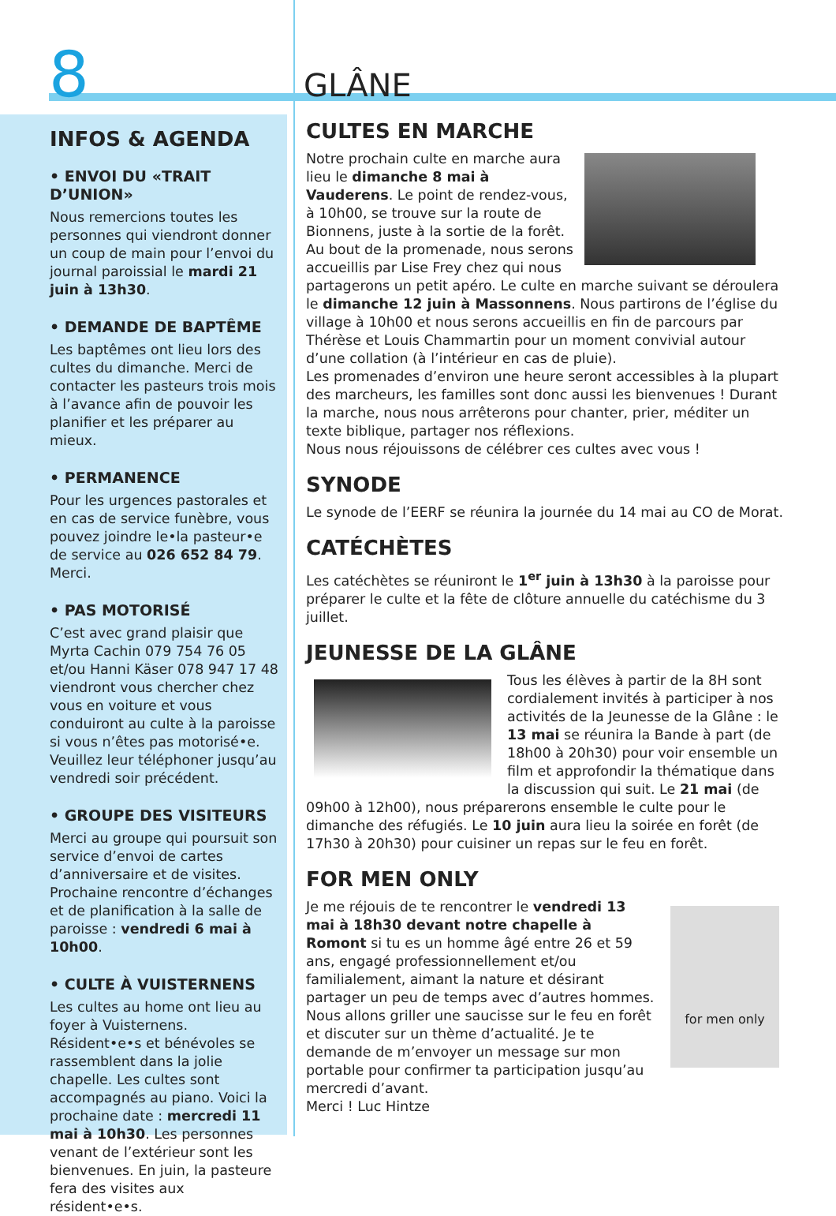8 GLÂNE
INFOS & AGENDA
• ENVOI DU «TRAIT D’UNION»
Nous remercions toutes les personnes qui viendront donner un coup de main pour l’envoi du journal paroissial le mardi 21 juin à 13h30.
• DEMANDE DE BAPTÊME
Les baptêmes ont lieu lors des cultes du dimanche. Merci de contacter les pasteurs trois mois à l’avance afin de pouvoir les planifier et les préparer au mieux.
• PERMANENCE
Pour les urgences pastorales et en cas de service funèbre, vous pouvez joindre le•la pasteur•e de service au 026 652 84 79. Merci.
• PAS MOTORISÉ
C’est avec grand plaisir que Myrta Cachin 079 754 76 05 et/ou Hanni Käser 078 947 17 48 viendront vous chercher chez vous en voiture et vous conduiront au culte à la paroisse si vous n’êtes pas motorisé•e. Veuillez leur téléphoner jusqu’au vendredi soir précédent.
• GROUPE DES VISITEURS
Merci au groupe qui poursuit son service d’envoi de cartes d’anniversaire et de visites. Prochaine rencontre d’échanges et de planification à la salle de paroisse : vendredi 6 mai à 10h00.
• CULTE À VUISTERNENS
Les cultes au home ont lieu au foyer à Vuisternens. Résident•e•s et bénévoles se rassemblent dans la jolie chapelle. Les cultes sont accompagnés au piano. Voici la prochaine date : mercredi 11 mai à 10h30. Les personnes venant de l’extérieur sont les bienvenues. En juin, la pasteure fera des visites aux résident•e•s.
CULTES EN MARCHE
Notre prochain culte en marche aura lieu le dimanche 8 mai à Vauderens. Le point de rendez-vous, à 10h00, se trouve sur la route de Bionnens, juste à la sortie de la forêt. Au bout de la promenade, nous serons accueillis par Lise Frey chez qui nous partagerons un petit apéro. Le culte en marche suivant se déroulera le dimanche 12 juin à Massonnens. Nous partirons de l’église du village à 10h00 et nous serons accueillis en fin de parcours par Thérèse et Louis Chammartin pour un moment convivial autour d’une collation (à l’intérieur en cas de pluie).
Les promenades d’environ une heure seront accessibles à la plupart des marcheurs, les familles sont donc aussi les bienvenues ! Durant la marche, nous nous arrêterons pour chanter, prier, méditer un texte biblique, partager nos réflexions.
Nous nous réjouissons de célébrer ces cultes avec vous !
SYNODE
Le synode de l’EERF se réunira la journée du 14 mai au CO de Morat.
CATÉCHÈTES
Les catéchètes se réuniront le 1<sup>er</sup> juin à 13h30 à la paroisse pour préparer le culte et la fête de clôture annuelle du catéchisme du 3 juillet.
JEUNESSE DE LA GLÂNE
Tous les élèves à partir de la 8H sont cordialement invités à participer à nos activités de la Jeunesse de la Glâne : le 13 mai se réunira la Bande à part (de 18h00 à 20h30) pour voir ensemble un film et approfondir la thématique dans la discussion qui suit. Le 21 mai (de 09h00 à 12h00), nous préparerons ensemble le culte pour le dimanche des réfugiés. Le 10 juin aura lieu la soirée en forêt (de 17h30 à 20h30) pour cuisiner un repas sur le feu en forêt.
FOR MEN ONLY
for men only
Je me réjouis de te rencontrer le vendredi 13 mai à 18h30 devant notre chapelle à Romont si tu es un homme âgé entre 26 et 59 ans, engagé professionnellement et/ou familialement, aimant la nature et désirant partager un peu de temps avec d’autres hommes. Nous allons griller une saucisse sur le feu en forêt et discuter sur un thème d’actualité. Je te demande de m’envoyer un message sur mon portable pour confirmer ta participation jusqu’au mercredi d’avant.
Merci ! Luc Hintze